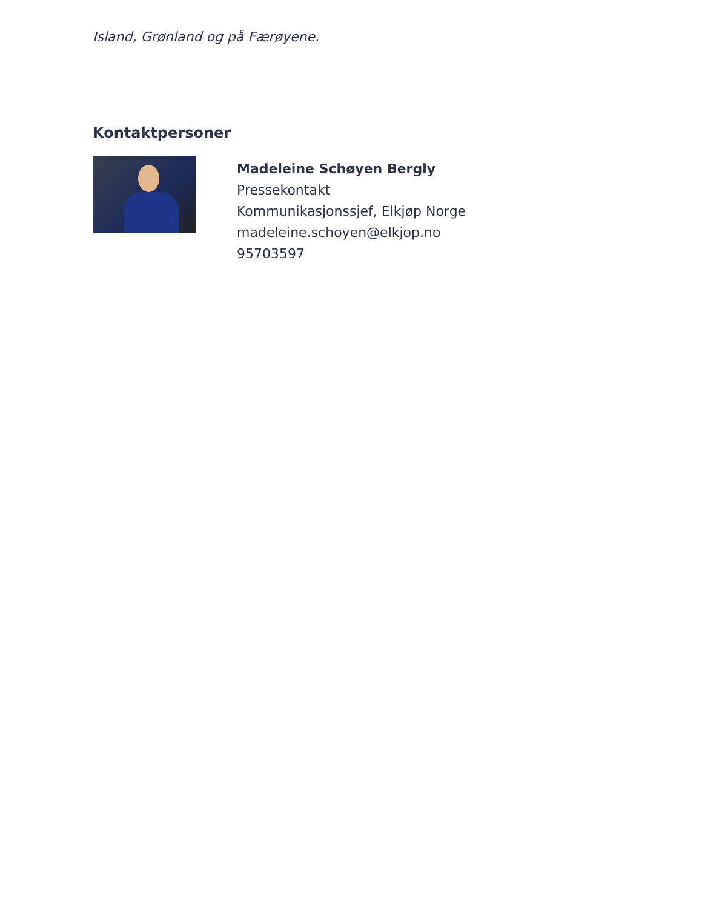Island, Grønland og på Færøyene.
Kontaktpersoner
Madeleine Schøyen Bergly
Pressekontakt
Kommunikasjonssjef, Elkjøp Norge
madeleine.schoyen@elkjop.no
95703597